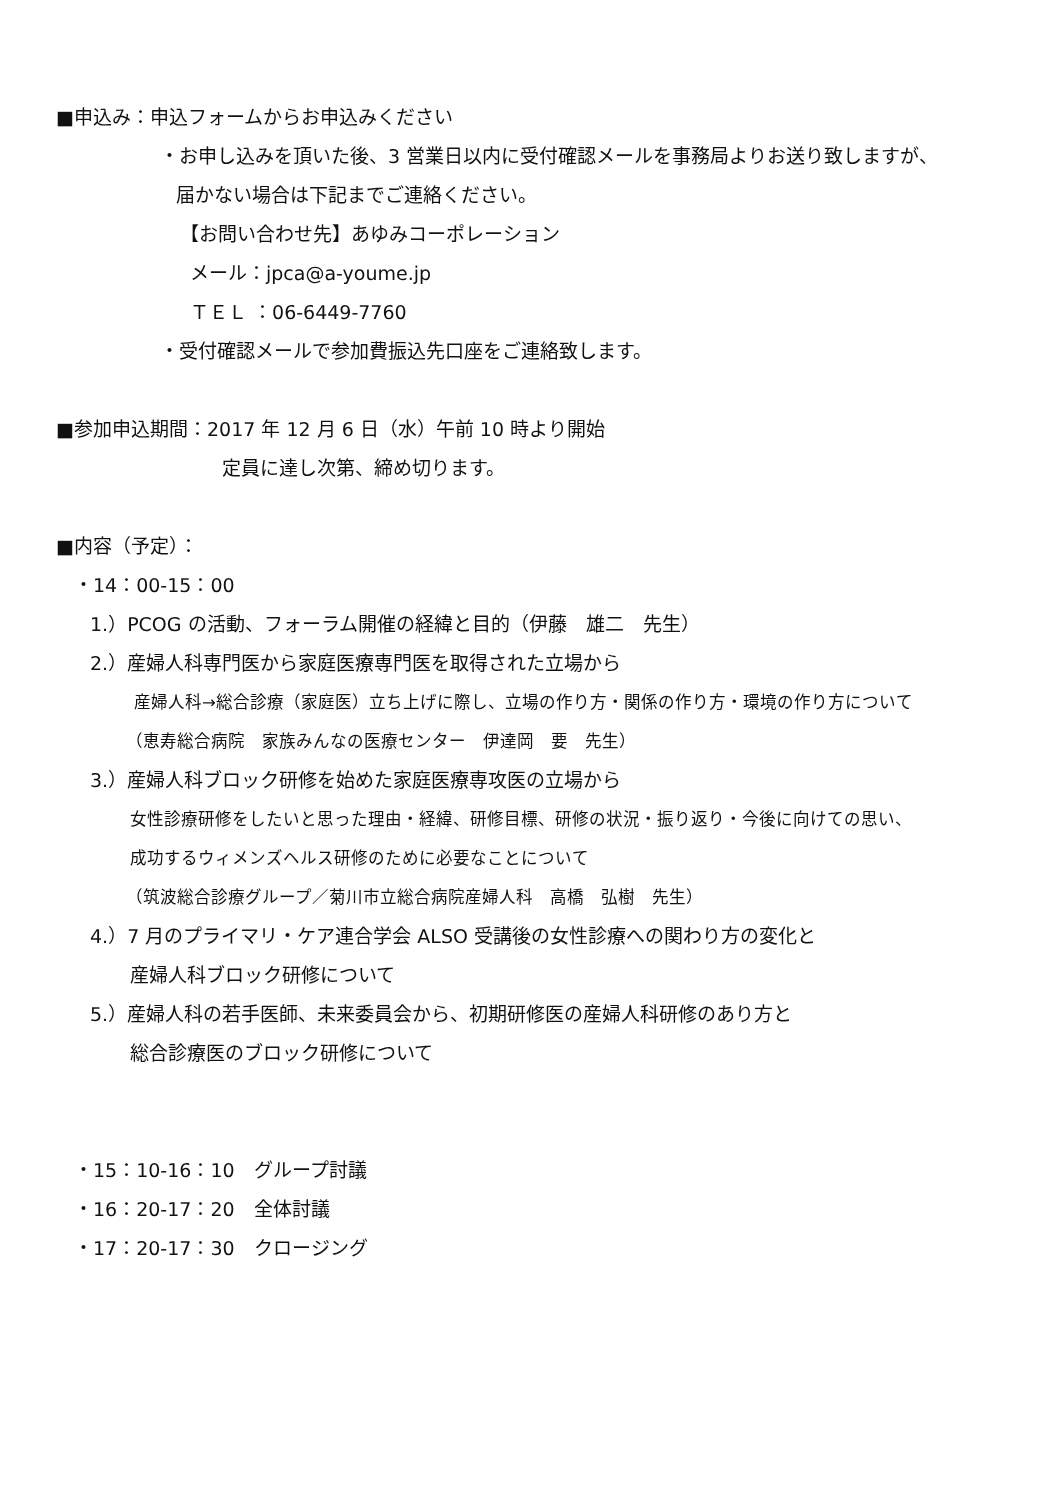■申込み：申込フォームからお申込みください
・お申し込みを頂いた後、3 営業日以内に受付確認メールを事務局よりお送り致しますが、
届かない場合は下記までご連絡ください。
【お問い合わせ先】あゆみコーポレーション
メール：jpca@a-youme.jp
ＴＥＬ ：06-6449-7760
・受付確認メールで参加費振込先口座をご連絡致します。
■参加申込期間：2017 年 12 月 6 日（水）午前 10 時より開始
定員に達し次第、締め切ります。
■内容（予定）：
・14：00-15：00
1.）PCOG の活動、フォーラム開催の経緯と目的（伊藤　雄二　先生）
2.）産婦人科専門医から家庭医療専門医を取得された立場から
産婦人科→総合診療（家庭医）立ち上げに際し、立場の作り方・関係の作り方・環境の作り方について
（恵寿総合病院　家族みんなの医療センター　伊達岡　要　先生）
3.）産婦人科ブロック研修を始めた家庭医療専攻医の立場から
女性診療研修をしたいと思った理由・経緯、研修目標、研修の状況・振り返り・今後に向けての思い、
成功するウィメンズヘルス研修のために必要なことについて
（筑波総合診療グループ／菊川市立総合病院産婦人科　高橋　弘樹　先生）
4.）7 月のプライマリ・ケア連合学会 ALSO 受講後の女性診療への関わり方の変化と
産婦人科ブロック研修について
5.）産婦人科の若手医師、未来委員会から、初期研修医の産婦人科研修のあり方と
総合診療医のブロック研修について
・15：10-16：10　グループ討議
・16：20-17：20　全体討議
・17：20-17：30　クロージング